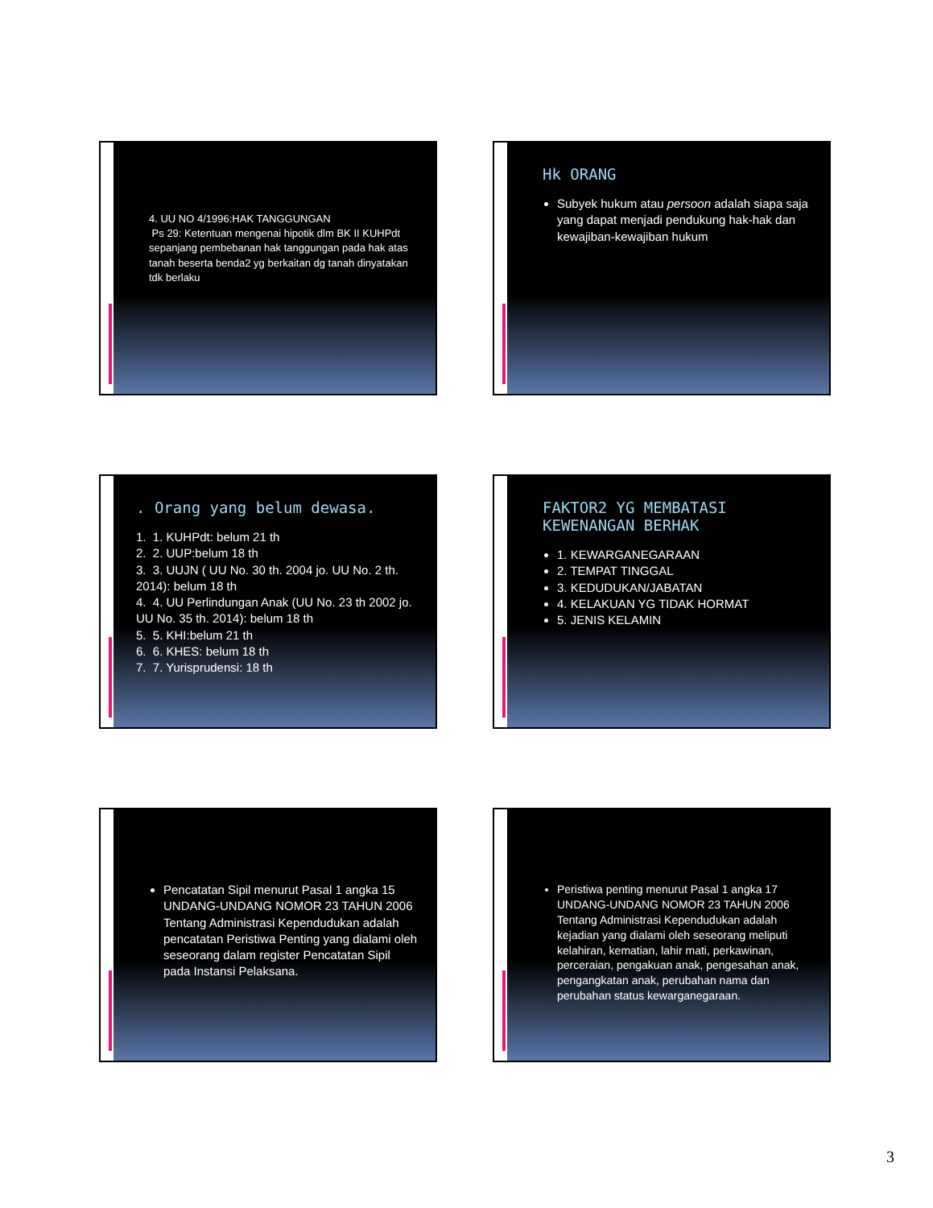4. UU NO 4/1996:HAK TANGGUNGAN
Ps 29: Ketentuan mengenai hipotik dlm BK II KUHPdt sepanjang pembebanan hak tanggungan pada hak atas tanah beserta benda2 yg berkaitan dg tanah dinyatakan tdk berlaku
Hk ORANG
Subyek hukum atau persoon adalah siapa saja yang dapat menjadi pendukung hak-hak dan kewajiban-kewajiban hukum
. Orang yang belum dewasa.
1. 1. KUHPdt: belum 21 th
2. 2. UUP:belum 18 th
3. 3. UUJN ( UU No. 30 th. 2004 jo. UU No. 2 th. 2014): belum 18 th
4. 4. UU Perlindungan Anak (UU No. 23 th 2002 jo. UU No. 35 th. 2014): belum 18 th
5. 5. KHI:belum 21 th
6. 6. KHES: belum 18 th
7. 7. Yurisprudensi: 18 th
FAKTOR2 YG MEMBATASI KEWENANGAN BERHAK
1. KEWARGANEGARAAN
2. TEMPAT TINGGAL
3. KEDUDUKAN/JABATAN
4. KELAKUAN YG TIDAK HORMAT
5. JENIS KELAMIN
Pencatatan Sipil menurut Pasal 1 angka 15 UNDANG-UNDANG NOMOR 23 TAHUN 2006 Tentang Administrasi Kependudukan adalah pencatatan Peristiwa Penting yang dialami oleh seseorang dalam register Pencatatan Sipil pada Instansi Pelaksana.
Peristiwa penting menurut Pasal 1 angka 17 UNDANG-UNDANG NOMOR 23 TAHUN 2006 Tentang Administrasi Kependudukan adalah kejadian yang dialami oleh seseorang meliputi kelahiran, kematian, lahir mati, perkawinan, perceraian, pengakuan anak, pengesahan anak, pengangkatan anak, perubahan nama dan perubahan status kewarganegaraan.
3